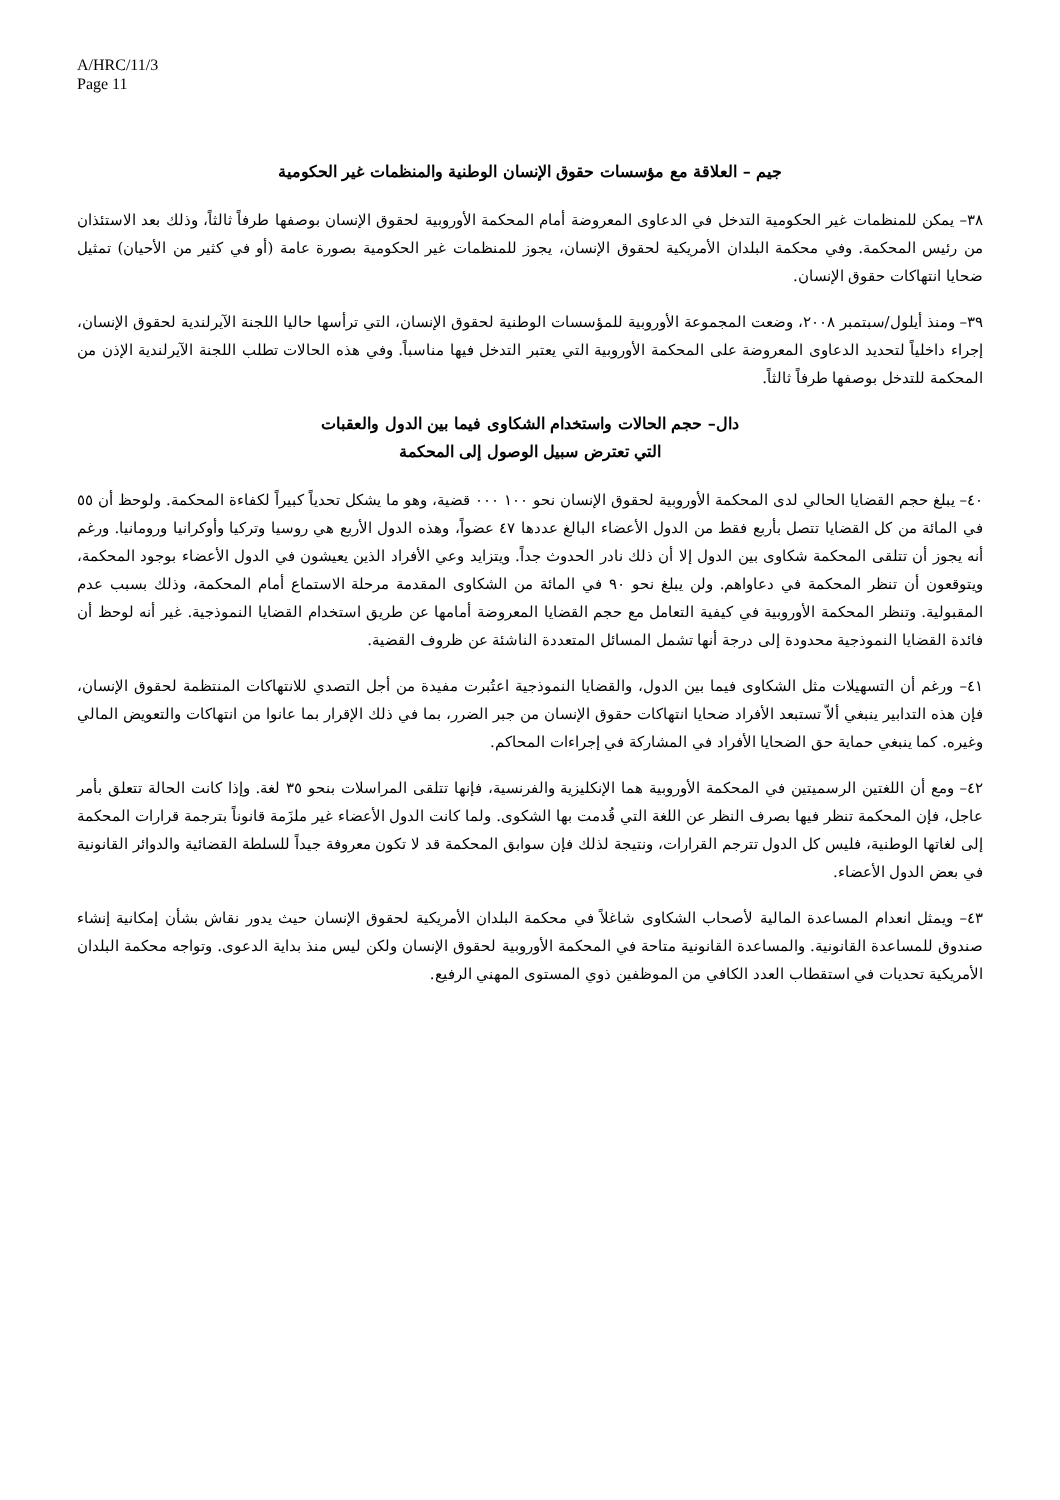A/HRC/11/3
Page 11
جيم – العلاقة مع مؤسسات حقوق الإنسان الوطنية والمنظمات غير الحكومية
٣٨– يمكن للمنظمات غير الحكومية التدخل في الدعاوى المعروضة أمام المحكمة الأوروبية لحقوق الإنسان بوصفها طرفاً ثالثاً، وذلك بعد الاستئذان من رئيس المحكمة. وفي محكمة البلدان الأمريكية لحقوق الإنسان، يجوز للمنظمات غير الحكومية بصورة عامة (أو في كثير من الأحيان) تمثيل ضحايا انتهاكات حقوق الإنسان.
٣٩– ومنذ أيلول/سبتمبر ٢٠٠٨، وضعت المجموعة الأوروبية للمؤسسات الوطنية لحقوق الإنسان، التي ترأسها حاليا اللجنة الآيرلندية لحقوق الإنسان، إجراء داخلياً لتحديد الدعاوى المعروضة على المحكمة الأوروبية التي يعتبر التدخل فيها مناسباً. وفي هذه الحالات تطلب اللجنة الآيرلندية الإذن من المحكمة للتدخل بوصفها طرفاً ثالثاً.
دال– حجم الحالات واستخدام الشكاوى فيما بين الدول والعقبات
التي تعترض سبيل الوصول إلى المحكمة
٤٠– يبلغ حجم القضايا الحالي لدى المحكمة الأوروبية لحقوق الإنسان نحو ١٠٠ ٠٠٠ قضية، وهو ما يشكل تحدياً كبيراً لكفاءة المحكمة. ولوحظ أن ٥٥ في المائة من كل القضايا تتصل بأربع فقط من الدول الأعضاء البالغ عددها ٤٧ عضواً، وهذه الدول الأربع هي روسيا وتركيا وأوكرانيا ورومانيا. ورغم أنه يجوز أن تتلقى المحكمة شكاوى بين الدول إلا أن ذلك نادر الحدوث جداً. ويتزايد وعي الأفراد الذين يعيشون في الدول الأعضاء بوجود المحكمة، ويتوقعون أن تنظر المحكمة في دعاواهم. ولن يبلغ نحو ٩٠ في المائة من الشكاوى المقدمة مرحلة الاستماع أمام المحكمة، وذلك بسبب عدم المقبولية. وتنظر المحكمة الأوروبية في كيفية التعامل مع حجم القضايا المعروضة أمامها عن طريق استخدام القضايا النموذجية. غير أنه لوحظ أن فائدة القضايا النموذجية محدودة إلى درجة أنها تشمل المسائل المتعددة الناشئة عن ظروف القضية.
٤١– ورغم أن التسهيلات مثل الشكاوى فيما بين الدول، والقضايا النموذجية اعتُبرت مفيدة من أجل التصدي للانتهاكات المنتظمة لحقوق الإنسان، فإن هذه التدابير ينبغي ألاّ تستبعد الأفراد ضحايا انتهاكات حقوق الإنسان من جبر الضرر، بما في ذلك الإقرار بما عانوا من انتهاكات والتعويض المالي وغيره. كما ينبغي حماية حق الضحايا الأفراد في المشاركة في إجراءات المحاكم.
٤٢– ومع أن اللغتين الرسميتين في المحكمة الأوروبية هما الإنكليزية والفرنسية، فإنها تتلقى المراسلات بنحو ٣٥ لغة. وإذا كانت الحالة تتعلق بأمر عاجل، فإن المحكمة تنظر فيها بصرف النظر عن اللغة التي قُدمت بها الشكوى. ولما كانت الدول الأعضاء غير ملزَمة قانوناً بترجمة قرارات المحكمة إلى لغاتها الوطنية، فليس كل الدول تترجم القرارات، ونتيجة لذلك فإن سوابق المحكمة قد لا تكون معروفة جيداً للسلطة القضائية والدوائر القانونية في بعض الدول الأعضاء.
٤٣– ويمثل انعدام المساعدة المالية لأصحاب الشكاوى شاغلاً في محكمة البلدان الأمريكية لحقوق الإنسان حيث يدور نقاش بشأن إمكانية إنشاء صندوق للمساعدة القانونية. والمساعدة القانونية متاحة في المحكمة الأوروبية لحقوق الإنسان ولكن ليس منذ بداية الدعوى. وتواجه محكمة البلدان الأمريكية تحديات في استقطاب العدد الكافي من الموظفين ذوي المستوى المهني الرفيع.